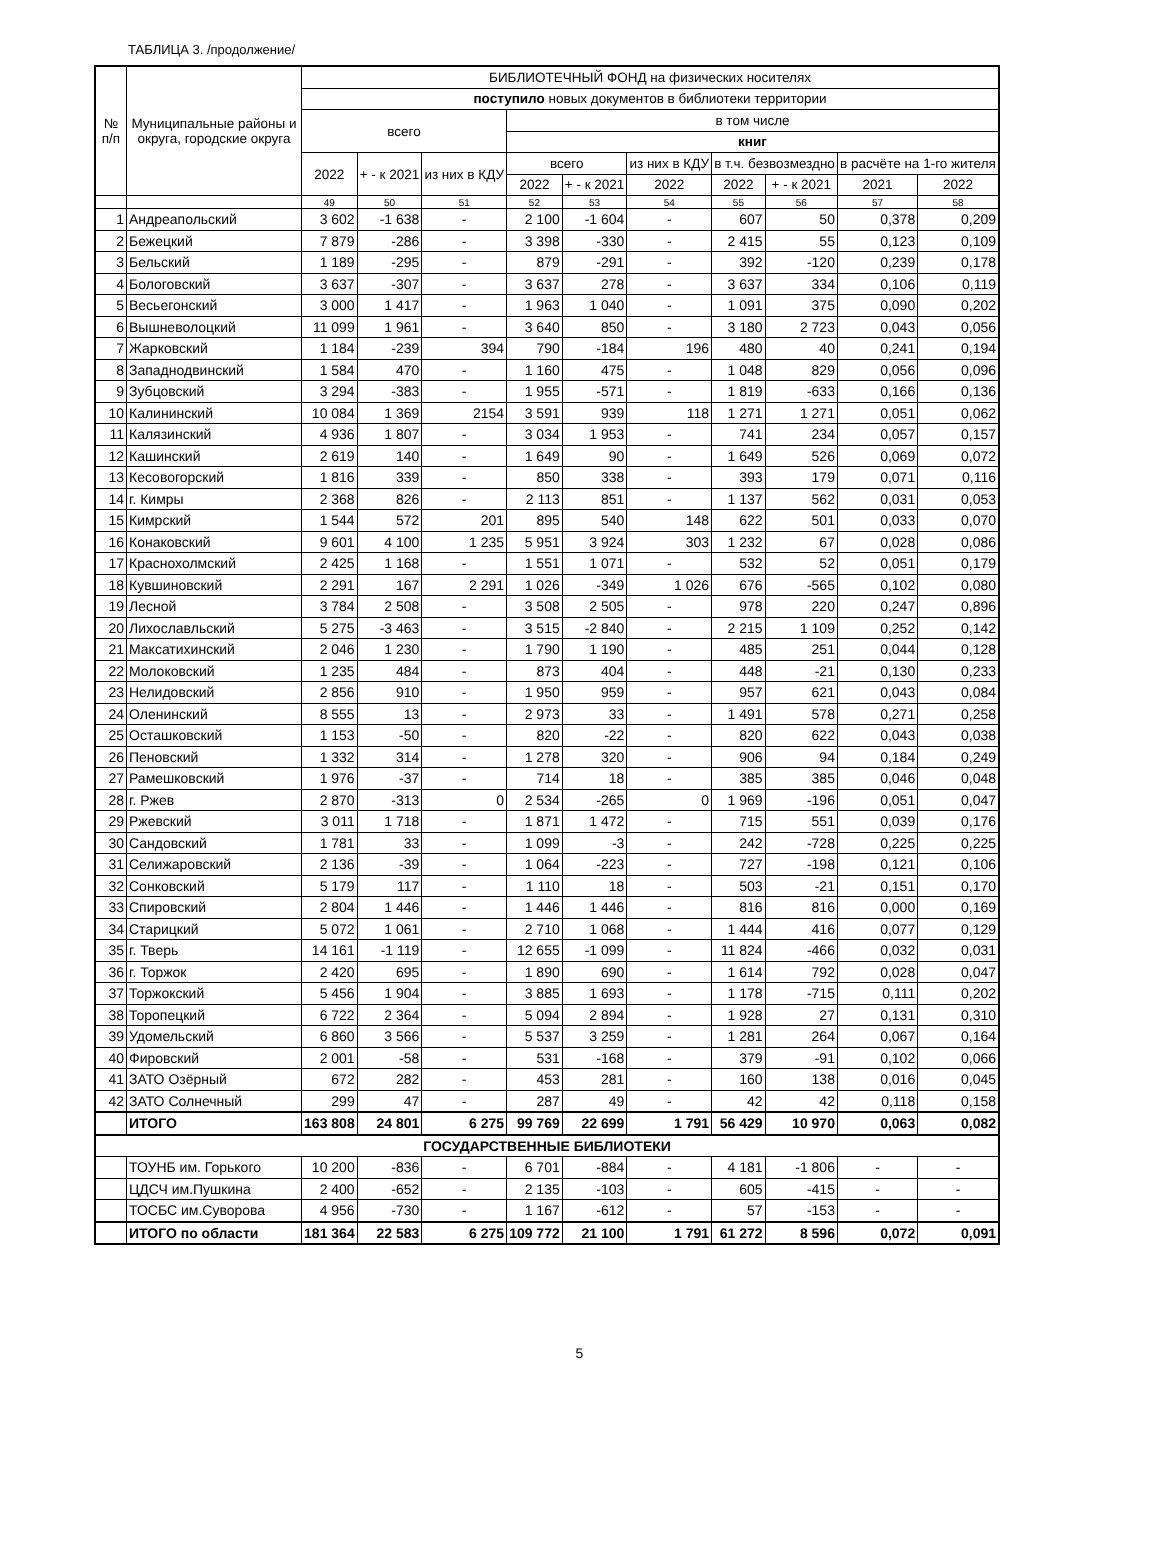ТАБЛИЦА 3. /продолжение/
| № п/п | Муниципальные районы и округа, городские округа | БИБЛИОТЕЧНЫЙ ФОНД на физических носителях | | | | | | | | | |
| --- | --- | --- | --- | --- | --- | --- | --- | --- | --- | --- | --- |
| | | поступило новых документов в библиотеки территории | | | | | | | | | |
| | | всего | | | в том числе | | | | | | |
| | | | | | книг | | | | | | |
| | | 2022 | + - к 2021 | из них в КДУ | всего | | из них в КДУ | в т.ч. безвозмездно | | в расчёте на 1-го жителя | |
| | | | | | 2022 | + - к 2021 | 2022 | 2022 | + - к 2021 | 2021 | 2022 |
| | | 49 | 50 | 51 | 52 | 53 | 54 | 55 | 56 | 57 | 58 |
| 1 | Андреапольский | 3 602 | -1 638 | - | 2 100 | -1 604 | - | 607 | 50 | 0,378 | 0,209 |
| 2 | Бежецкий | 7 879 | -286 | - | 3 398 | -330 | - | 2 415 | 55 | 0,123 | 0,109 |
| 3 | Бельский | 1 189 | -295 | - | 879 | -291 | - | 392 | -120 | 0,239 | 0,178 |
| 4 | Бологовский | 3 637 | -307 | - | 3 637 | 278 | - | 3 637 | 334 | 0,106 | 0,119 |
| 5 | Весьегонский | 3 000 | 1 417 | - | 1 963 | 1 040 | - | 1 091 | 375 | 0,090 | 0,202 |
| 6 | Вышневолоцкий | 11 099 | 1 961 | - | 3 640 | 850 | - | 3 180 | 2 723 | 0,043 | 0,056 |
| 7 | Жарковский | 1 184 | -239 | 394 | 790 | -184 | 196 | 480 | 40 | 0,241 | 0,194 |
| 8 | Западнодвинский | 1 584 | 470 | - | 1 160 | 475 | - | 1 048 | 829 | 0,056 | 0,096 |
| 9 | Зубцовский | 3 294 | -383 | - | 1 955 | -571 | - | 1 819 | -633 | 0,166 | 0,136 |
| 10 | Калининский | 10 084 | 1 369 | 2154 | 3 591 | 939 | 118 | 1 271 | 1 271 | 0,051 | 0,062 |
| 11 | Калязинский | 4 936 | 1 807 | - | 3 034 | 1 953 | - | 741 | 234 | 0,057 | 0,157 |
| 12 | Кашинский | 2 619 | 140 | - | 1 649 | 90 | - | 1 649 | 526 | 0,069 | 0,072 |
| 13 | Кесовогорский | 1 816 | 339 | - | 850 | 338 | - | 393 | 179 | 0,071 | 0,116 |
| 14 | г. Кимры | 2 368 | 826 | - | 2 113 | 851 | - | 1 137 | 562 | 0,031 | 0,053 |
| 15 | Кимрский | 1 544 | 572 | 201 | 895 | 540 | 148 | 622 | 501 | 0,033 | 0,070 |
| 16 | Конаковский | 9 601 | 4 100 | 1 235 | 5 951 | 3 924 | 303 | 1 232 | 67 | 0,028 | 0,086 |
| 17 | Краснохолмский | 2 425 | 1 168 | - | 1 551 | 1 071 | - | 532 | 52 | 0,051 | 0,179 |
| 18 | Кувшиновский | 2 291 | 167 | 2 291 | 1 026 | -349 | 1 026 | 676 | -565 | 0,102 | 0,080 |
| 19 | Лесной | 3 784 | 2 508 | - | 3 508 | 2 505 | - | 978 | 220 | 0,247 | 0,896 |
| 20 | Лихославльский | 5 275 | -3 463 | - | 3 515 | -2 840 | - | 2 215 | 1 109 | 0,252 | 0,142 |
| 21 | Максатихинский | 2 046 | 1 230 | - | 1 790 | 1 190 | - | 485 | 251 | 0,044 | 0,128 |
| 22 | Молоковский | 1 235 | 484 | - | 873 | 404 | - | 448 | -21 | 0,130 | 0,233 |
| 23 | Нелидовский | 2 856 | 910 | - | 1 950 | 959 | - | 957 | 621 | 0,043 | 0,084 |
| 24 | Оленинский | 8 555 | 13 | - | 2 973 | 33 | - | 1 491 | 578 | 0,271 | 0,258 |
| 25 | Осташковский | 1 153 | -50 | - | 820 | -22 | - | 820 | 622 | 0,043 | 0,038 |
| 26 | Пеновский | 1 332 | 314 | - | 1 278 | 320 | - | 906 | 94 | 0,184 | 0,249 |
| 27 | Рамешковский | 1 976 | -37 | - | 714 | 18 | - | 385 | 385 | 0,046 | 0,048 |
| 28 | г. Ржев | 2 870 | -313 | 0 | 2 534 | -265 | 0 | 1 969 | -196 | 0,051 | 0,047 |
| 29 | Ржевский | 3 011 | 1 718 | - | 1 871 | 1 472 | - | 715 | 551 | 0,039 | 0,176 |
| 30 | Сандовский | 1 781 | 33 | - | 1 099 | -3 | - | 242 | -728 | 0,225 | 0,225 |
| 31 | Селижаровский | 2 136 | -39 | - | 1 064 | -223 | - | 727 | -198 | 0,121 | 0,106 |
| 32 | Сонковский | 5 179 | 117 | - | 1 110 | 18 | - | 503 | -21 | 0,151 | 0,170 |
| 33 | Спировский | 2 804 | 1 446 | - | 1 446 | 1 446 | - | 816 | 816 | 0,000 | 0,169 |
| 34 | Старицкий | 5 072 | 1 061 | - | 2 710 | 1 068 | - | 1 444 | 416 | 0,077 | 0,129 |
| 35 | г. Тверь | 14 161 | -1 119 | - | 12 655 | -1 099 | - | 11 824 | -466 | 0,032 | 0,031 |
| 36 | г. Торжок | 2 420 | 695 | - | 1 890 | 690 | - | 1 614 | 792 | 0,028 | 0,047 |
| 37 | Торжокский | 5 456 | 1 904 | - | 3 885 | 1 693 | - | 1 178 | -715 | 0,111 | 0,202 |
| 38 | Торопецкий | 6 722 | 2 364 | - | 5 094 | 2 894 | - | 1 928 | 27 | 0,131 | 0,310 |
| 39 | Удомельский | 6 860 | 3 566 | - | 5 537 | 3 259 | - | 1 281 | 264 | 0,067 | 0,164 |
| 40 | Фировский | 2 001 | -58 | - | 531 | -168 | - | 379 | -91 | 0,102 | 0,066 |
| 41 | ЗАТО Озёрный | 672 | 282 | - | 453 | 281 | - | 160 | 138 | 0,016 | 0,045 |
| 42 | ЗАТО Солнечный | 299 | 47 | - | 287 | 49 | - | 42 | 42 | 0,118 | 0,158 |
| | ИТОГО | 163 808 | 24 801 | 6 275 | 99 769 | 22 699 | 1 791 | 56 429 | 10 970 | 0,063 | 0,082 |
| ГОСУДАРСТВЕННЫЕ БИБЛИОТЕКИ | | | | | | | | | | | |
| | ТОУНБ им. Горького | 10 200 | -836 | - | 6 701 | -884 | - | 4 181 | -1 806 | - | - |
| | ЦДСЧ им.Пушкина | 2 400 | -652 | - | 2 135 | -103 | - | 605 | -415 | - | - |
| | ТОСБС им.Суворова | 4 956 | -730 | - | 1 167 | -612 | - | 57 | -153 | - | - |
| | ИТОГО по области | 181 364 | 22 583 | 6 275 | 109 772 | 21 100 | 1 791 | 61 272 | 8 596 | 0,072 | 0,091 |
5